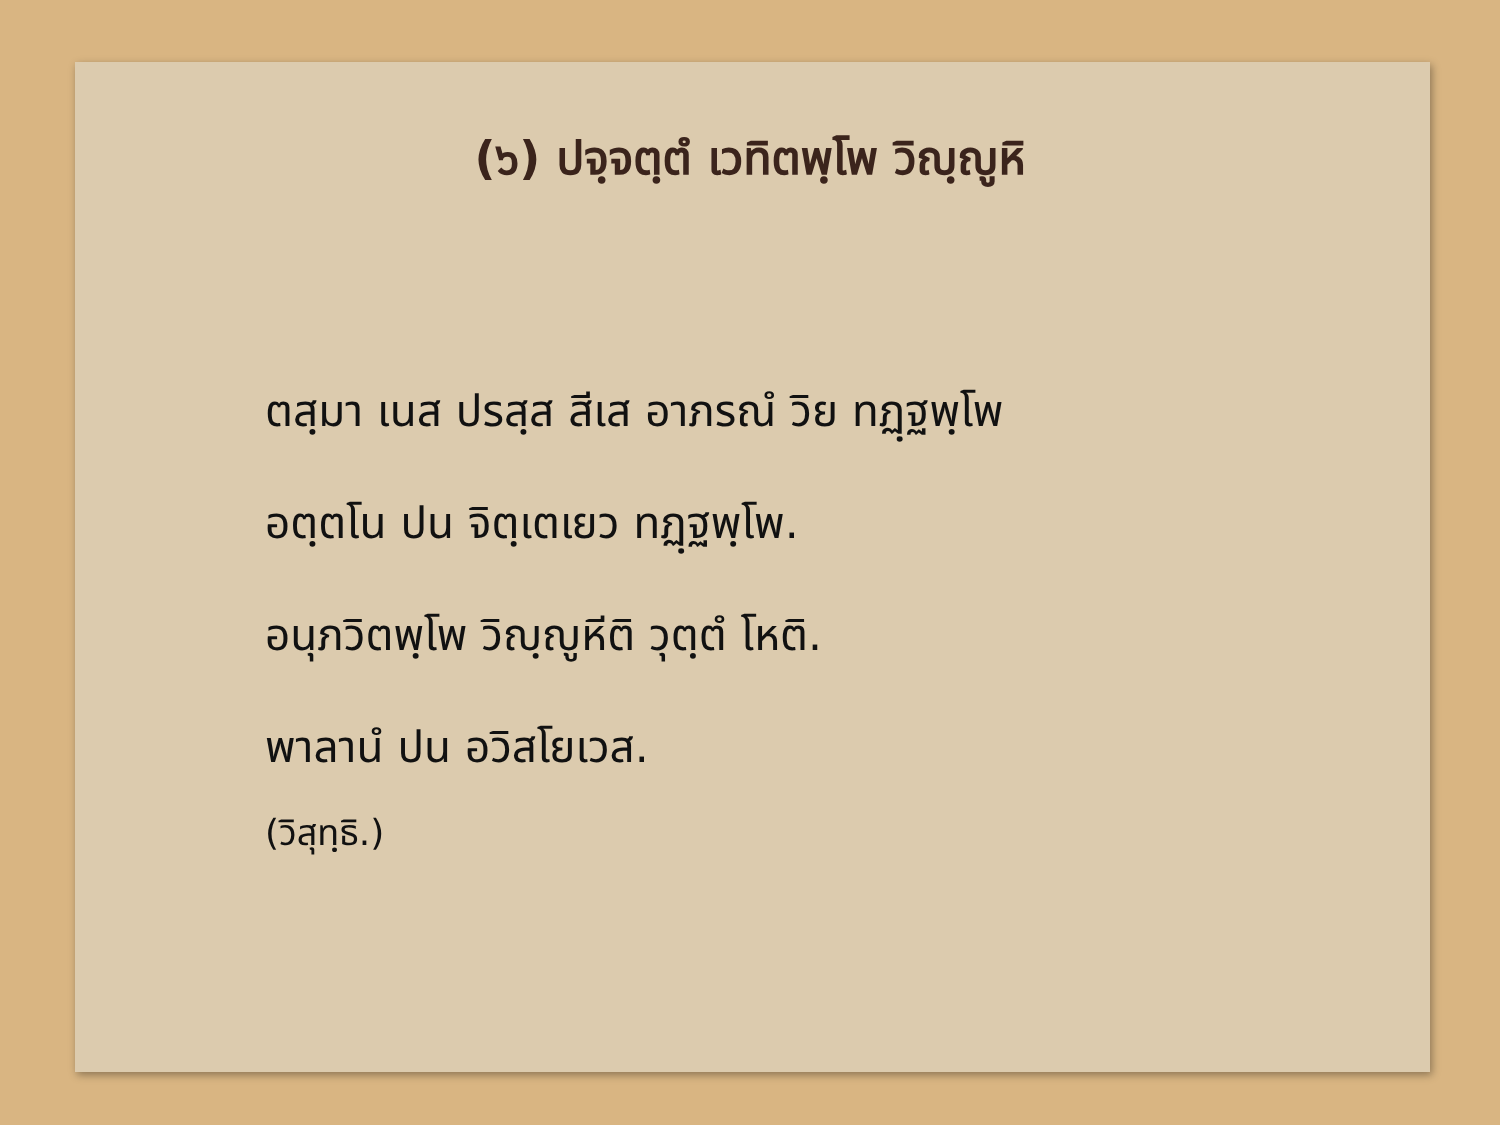(๖) ปจฺจตฺตํ เวทิตพฺโพ วิญฺญูหิ
ตสฺมา เนส ปรสฺส สีเส อาภรณํ วิย ทฏฺฐพฺโพ
อตฺตโน ปน จิตฺเตเยว ทฏฺฐพฺโพ.
อนุภวิตพฺโพ วิญฺญูหีติ วุตฺตํ โหติ.
พาลานํ ปน อวิสโยเวส.
(วิสุทฺธิ.)